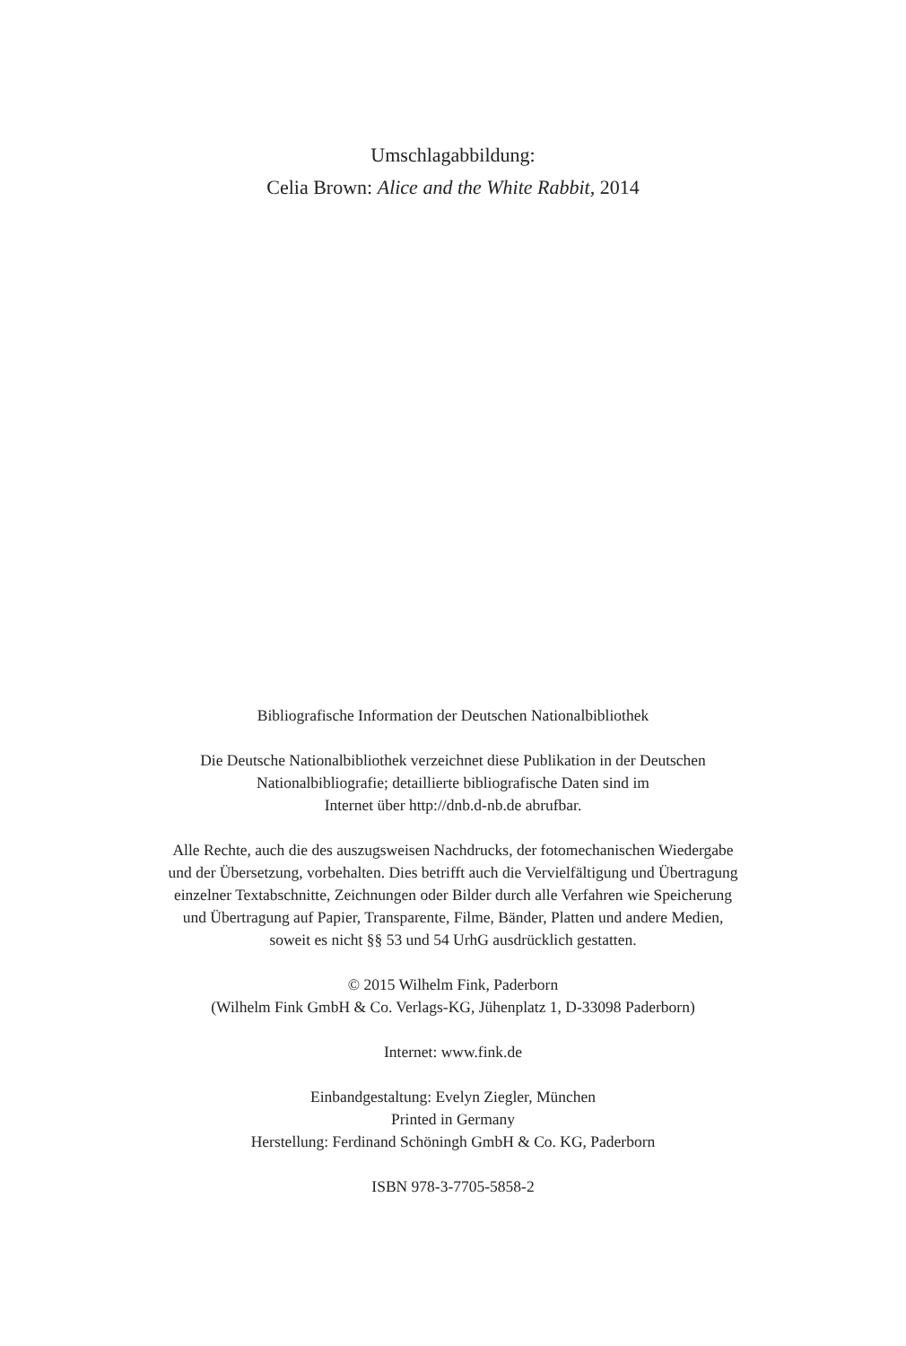Umschlagabbildung:
Celia Brown: Alice and the White Rabbit, 2014
Bibliografische Information der Deutschen Nationalbibliothek
Die Deutsche Nationalbibliothek verzeichnet diese Publikation in der Deutschen
Nationalbibliografie; detaillierte bibliografische Daten sind im
Internet über http://dnb.d-nb.de abrufbar.
Alle Rechte, auch die des auszugsweisen Nachdrucks, der fotomechanischen Wiedergabe
und der Übersetzung, vorbehalten. Dies betrifft auch die Vervielfältigung und Übertragung
einzelner Textabschnitte, Zeichnungen oder Bilder durch alle Verfahren wie Speicherung
und Übertragung auf Papier, Transparente, Filme, Bänder, Platten und andere Medien,
soweit es nicht §§ 53 und 54 UrhG ausdrücklich gestatten.
© 2015 Wilhelm Fink, Paderborn
(Wilhelm Fink GmbH & Co. Verlags-KG, Jühenplatz 1, D-33098 Paderborn)
Internet: www.fink.de
Einbandgestaltung: Evelyn Ziegler, München
Printed in Germany
Herstellung: Ferdinand Schöningh GmbH & Co. KG, Paderborn
ISBN 978-3-7705-5858-2